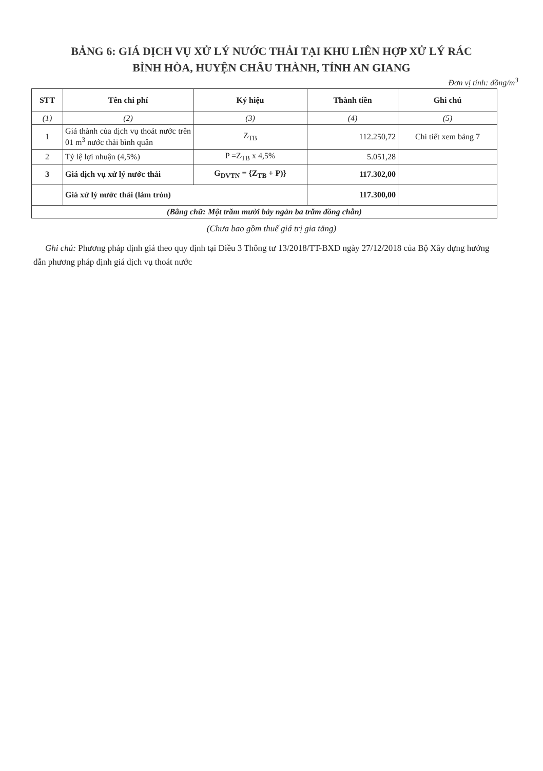BẢNG 6: GIÁ DỊCH VỤ XỬ LÝ NƯỚC THẢI TẠI KHU LIÊN HỢP XỬ LÝ RÁC
BÌNH HÒA, HUYỆN CHÂU THÀNH, TỈNH AN GIANG
Đơn vị tính: đồng/m<sup>3</sup>
| STT | Tên chi phí | Ký hiệu | Thành tiền | Ghi chú |
| --- | --- | --- | --- | --- |
| (1) | (2) | (3) | (4) | (5) |
| 1 | Giá thành của dịch vụ thoát nước trên 01 m<sup>3</sup> nước thải bình quân | Z<sub>TB</sub> | 112.250,72 | Chi tiết xem bảng 7 |
| 2 | Tỷ lệ lợi nhuận (4,5%) | P =Z<sub>TB</sub> x 4,5% | 5.051,28 | |
| 3 | Giá dịch vụ xử lý nước thải | G<sub>DVTN</sub> = {Z<sub>TB</sub> + P)} | 117.302,00 | |
| | Giá xử lý nước thải (làm tròn) | | 117.300,00 | |
| (Bằng chữ: Một trăm mười bảy ngàn ba trăm đồng chẵn) | | | | |
(Chưa bao gồm thuế giá trị gia tăng)
Ghi chú: Phương pháp định giá theo quy định tại Điều 3 Thông tư 13/2018/TT-BXD ngày 27/12/2018 của Bộ Xây dựng hướng dẫn phương pháp định giá dịch vụ thoát nước